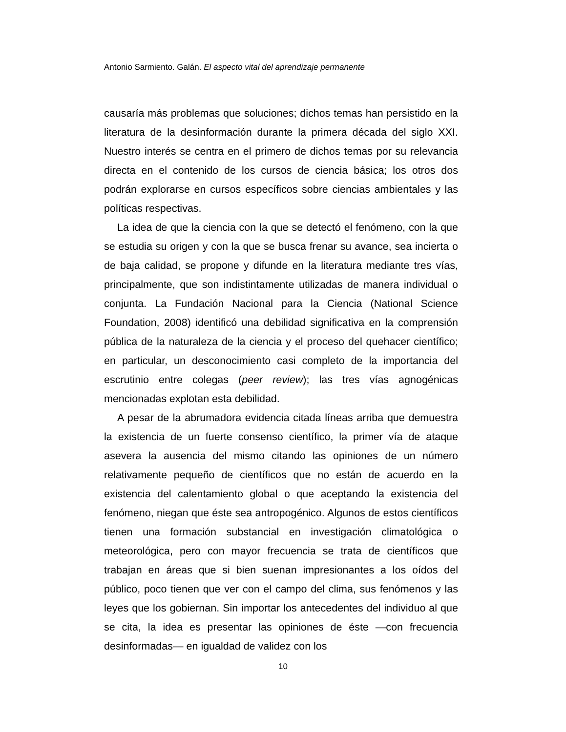Antonio Sarmiento. Galán. El aspecto vital del aprendizaje permanente
causaría más problemas que soluciones; dichos temas han persistido en la literatura de la desinformación durante la primera década del siglo XXI. Nuestro interés se centra en el primero de dichos temas por su relevancia directa en el contenido de los cursos de ciencia básica; los otros dos podrán explorarse en cursos específicos sobre ciencias ambientales y las políticas respectivas.
La idea de que la ciencia con la que se detectó el fenómeno, con la que se estudia su origen y con la que se busca frenar su avance, sea incierta o de baja calidad, se propone y difunde en la literatura mediante tres vías, principalmente, que son indistintamente utilizadas de manera individual o conjunta. La Fundación Nacional para la Ciencia (National Science Foundation, 2008) identificó una debilidad significativa en la comprensión pública de la naturaleza de la ciencia y el proceso del quehacer científico; en particular, un desconocimiento casi completo de la importancia del escrutinio entre colegas (peer review); las tres vías agnogénicas mencionadas explotan esta debilidad.
A pesar de la abrumadora evidencia citada líneas arriba que demuestra la existencia de un fuerte consenso científico, la primer vía de ataque asevera la ausencia del mismo citando las opiniones de un número relativamente pequeño de científicos que no están de acuerdo en la existencia del calentamiento global o que aceptando la existencia del fenómeno, niegan que éste sea antropogénico. Algunos de estos científicos tienen una formación substancial en investigación climatológica o meteorológica, pero con mayor frecuencia se trata de científicos que trabajan en áreas que si bien suenan impresionantes a los oídos del público, poco tienen que ver con el campo del clima, sus fenómenos y las leyes que los gobiernan. Sin importar los antecedentes del individuo al que se cita, la idea es presentar las opiniones de éste —con frecuencia desinformadas— en igualdad de validez con los
10